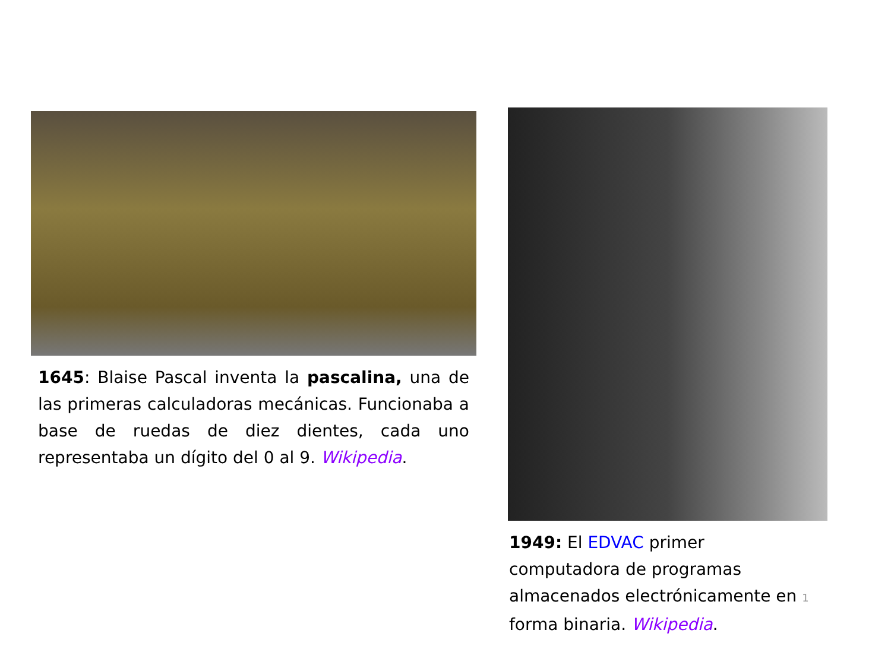1645: Blaise Pascal inventa la pascalina, una de las primeras calculadoras mecánicas. Funcionaba a base de ruedas de diez dientes, cada uno representaba un dígito del 0 al 9. Wikipedia.
1949: El EDVAC primer
computadora de programas
almacenados electrónicamente en 1
forma binaria. Wikipedia.